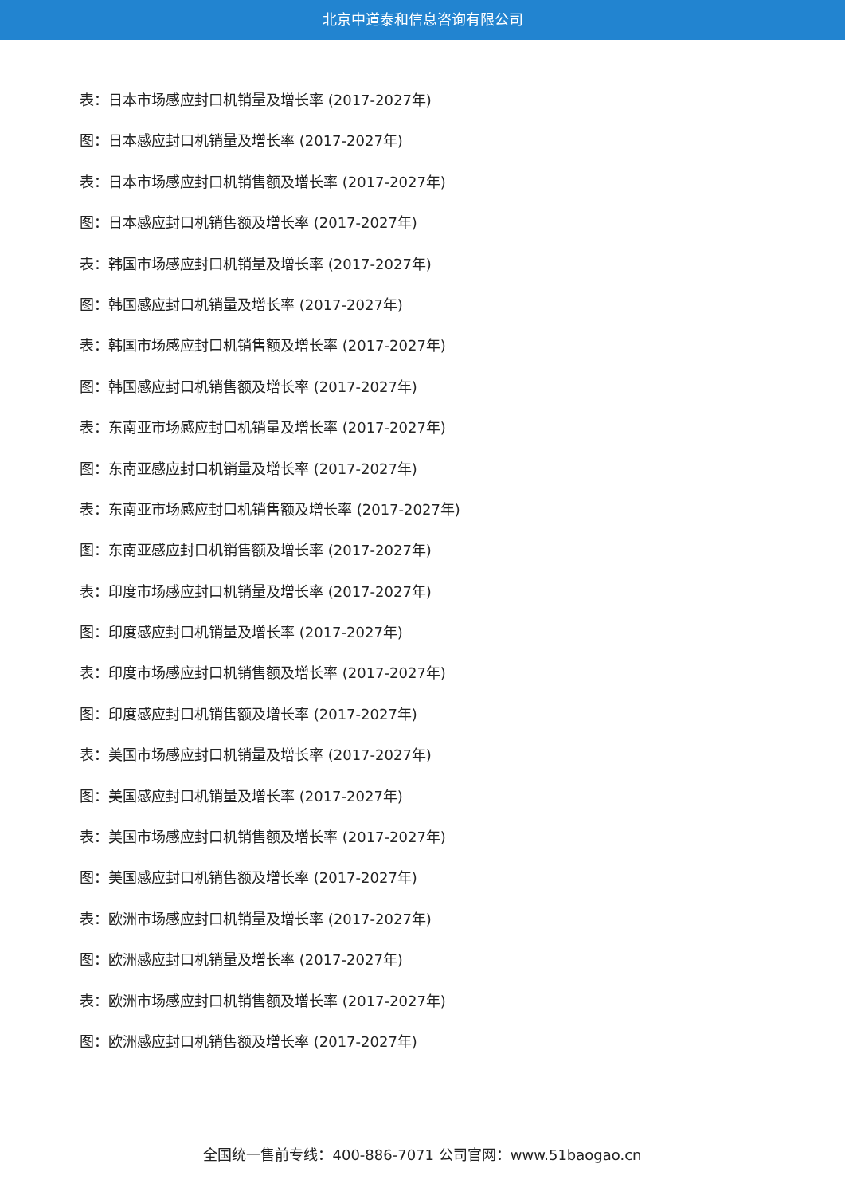北京中道泰和信息咨询有限公司
表：日本市场感应封口机销量及增长率 (2017-2027年)
图：日本感应封口机销量及增长率 (2017-2027年)
表：日本市场感应封口机销售额及增长率 (2017-2027年)
图：日本感应封口机销售额及增长率 (2017-2027年)
表：韩国市场感应封口机销量及增长率 (2017-2027年)
图：韩国感应封口机销量及增长率 (2017-2027年)
表：韩国市场感应封口机销售额及增长率 (2017-2027年)
图：韩国感应封口机销售额及增长率 (2017-2027年)
表：东南亚市场感应封口机销量及增长率 (2017-2027年)
图：东南亚感应封口机销量及增长率 (2017-2027年)
表：东南亚市场感应封口机销售额及增长率 (2017-2027年)
图：东南亚感应封口机销售额及增长率 (2017-2027年)
表：印度市场感应封口机销量及增长率 (2017-2027年)
图：印度感应封口机销量及增长率 (2017-2027年)
表：印度市场感应封口机销售额及增长率 (2017-2027年)
图：印度感应封口机销售额及增长率 (2017-2027年)
表：美国市场感应封口机销量及增长率 (2017-2027年)
图：美国感应封口机销量及增长率 (2017-2027年)
表：美国市场感应封口机销售额及增长率 (2017-2027年)
图：美国感应封口机销售额及增长率 (2017-2027年)
表：欧洲市场感应封口机销量及增长率 (2017-2027年)
图：欧洲感应封口机销量及增长率 (2017-2027年)
表：欧洲市场感应封口机销售额及增长率 (2017-2027年)
图：欧洲感应封口机销售额及增长率 (2017-2027年)
全国统一售前专线：400-886-7071 公司官网：www.51baogao.cn